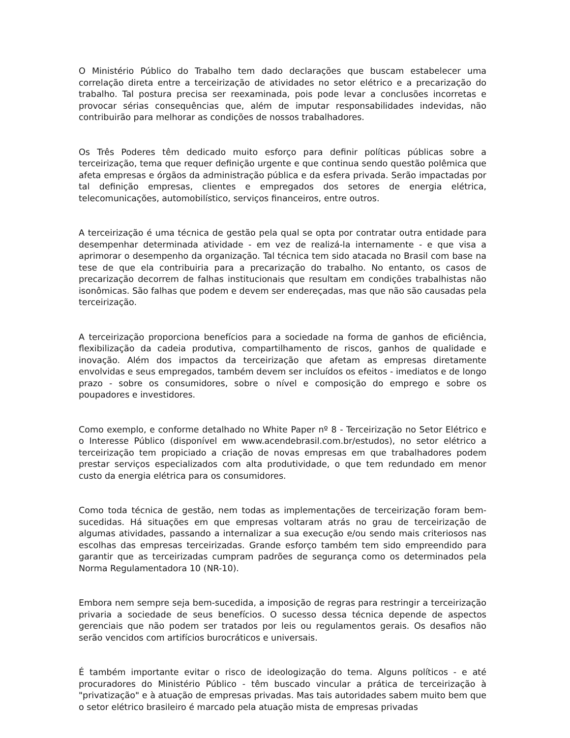O Ministério Público do Trabalho tem dado declarações que buscam estabelecer uma correlação direta entre a terceirização de atividades no setor elétrico e a precarização do trabalho. Tal postura precisa ser reexaminada, pois pode levar a conclusões incorretas e provocar sérias consequências que, além de imputar responsabilidades indevidas, não contribuirão para melhorar as condições de nossos trabalhadores.
Os Três Poderes têm dedicado muito esforço para definir políticas públicas sobre a terceirização, tema que requer definição urgente e que continua sendo questão polêmica que afeta empresas e órgãos da administração pública e da esfera privada. Serão impactadas por tal definição empresas, clientes e empregados dos setores de energia elétrica, telecomunicações, automobilístico, serviços financeiros, entre outros.
A terceirização é uma técnica de gestão pela qual se opta por contratar outra entidade para desempenhar determinada atividade - em vez de realizá-la internamente - e que visa a aprimorar o desempenho da organização. Tal técnica tem sido atacada no Brasil com base na tese de que ela contribuiria para a precarização do trabalho. No entanto, os casos de precarização decorrem de falhas institucionais que resultam em condições trabalhistas não isonômicas. São falhas que podem e devem ser endereçadas, mas que não são causadas pela terceirização.
A terceirização proporciona benefícios para a sociedade na forma de ganhos de eficiência, flexibilização da cadeia produtiva, compartilhamento de riscos, ganhos de qualidade e inovação. Além dos impactos da terceirização que afetam as empresas diretamente envolvidas e seus empregados, também devem ser incluídos os efeitos - imediatos e de longo prazo - sobre os consumidores, sobre o nível e composição do emprego e sobre os poupadores e investidores.
Como exemplo, e conforme detalhado no White Paper nº 8 - Terceirização no Setor Elétrico e o Interesse Público (disponível em www.acendebrasil.com.br/estudos), no setor elétrico a terceirização tem propiciado a criação de novas empresas em que trabalhadores podem prestar serviços especializados com alta produtividade, o que tem redundado em menor custo da energia elétrica para os consumidores.
Como toda técnica de gestão, nem todas as implementações de terceirização foram bem-sucedidas. Há situações em que empresas voltaram atrás no grau de terceirização de algumas atividades, passando a internalizar a sua execução e/ou sendo mais criteriosos nas escolhas das empresas terceirizadas. Grande esforço também tem sido empreendido para garantir que as terceirizadas cumpram padrões de segurança como os determinados pela Norma Regulamentadora 10 (NR-10).
Embora nem sempre seja bem-sucedida, a imposição de regras para restringir a terceirização privaria a sociedade de seus benefícios. O sucesso dessa técnica depende de aspectos gerenciais que não podem ser tratados por leis ou regulamentos gerais. Os desafios não serão vencidos com artifícios burocráticos e universais.
É também importante evitar o risco de ideologização do tema. Alguns políticos - e até procuradores do Ministério Público - têm buscado vincular a prática de terceirização à "privatização" e à atuação de empresas privadas. Mas tais autoridades sabem muito bem que o setor elétrico brasileiro é marcado pela atuação mista de empresas privadas